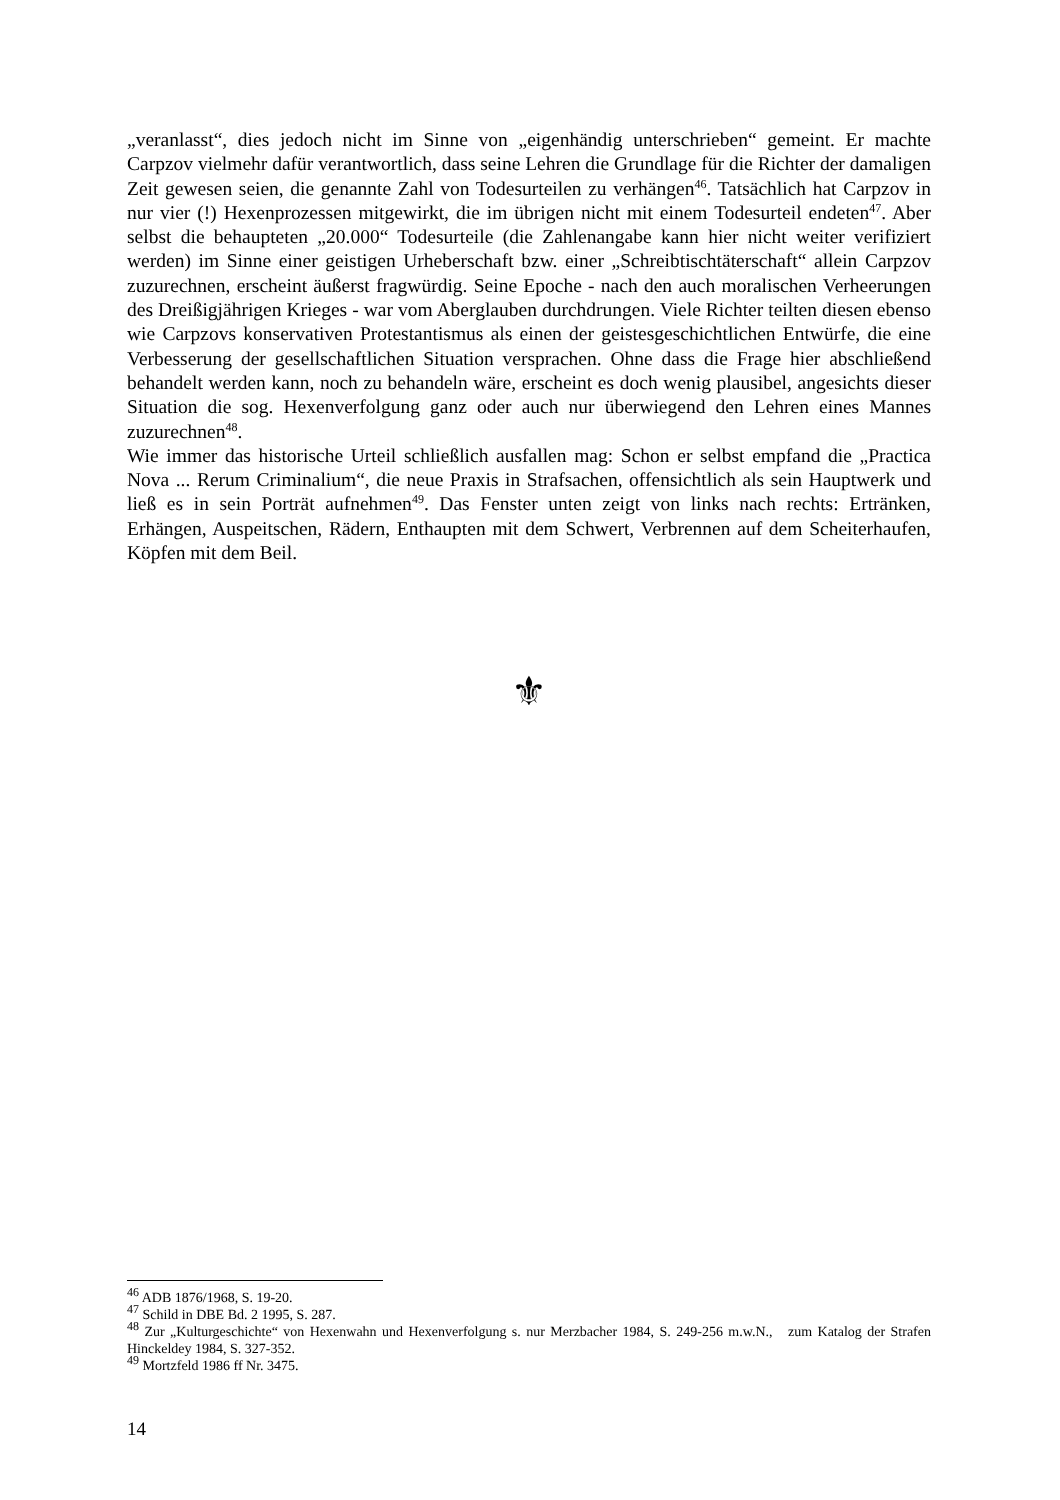„veranlasst“, dies jedoch nicht im Sinne von „eigenhändig unterschrieben“ gemeint. Er machte Carpzov vielmehr dafür verantwortlich, dass seine Lehren die Grundlage für die Richter der damaligen Zeit gewesen seien, die genannte Zahl von Todesurteilen zu verhängen<sup>46</sup>. Tatsächlich hat Carpzov in nur vier (!) Hexenprozessen mitgewirkt, die im übrigen nicht mit einem Todesurteil endeten<sup>47</sup>. Aber selbst die behaupteten „20.000“ Todesurteile (die Zahlenangabe kann hier nicht weiter verifiziert werden) im Sinne einer geistigen Urheberschaft bzw. einer „Schreibtischtäterschaft“ allein Carpzov zuzurechnen, erscheint äußerst fragwürdig. Seine Epoche - nach den auch moralischen Verheerungen des Dreißigjährigen Krieges - war vom Aberglauben durchdrungen. Viele Richter teilten diesen ebenso wie Carpzovs konservativen Protestantismus als einen der geistesgeschichtlichen Entwürfe, die eine Verbesserung der gesellschaftlichen Situation versprachen. Ohne dass die Frage hier abschließend behandelt werden kann, noch zu behandeln wäre, erscheint es doch wenig plausibel, angesichts dieser Situation die sog. Hexenverfolgung ganz oder auch nur überwiegend den Lehren eines Mannes zuzurechnen<sup>48</sup>.
Wie immer das historische Urteil schließlich ausfallen mag: Schon er selbst empfand die „Practica Nova ... Rerum Criminalium“, die neue Praxis in Strafsachen, offensichtlich als sein Hauptwerk und ließ es in sein Porträt aufnehmen<sup>49</sup>. Das Fenster unten zeigt von links nach rechts: Ertränken, Erhängen, Auspeitschen, Rädern, Enthaupten mit dem Schwert, Verbrennen auf dem Scheiterhaufen, Köpfen mit dem Beil.
⚜
<sup>46</sup> ADB 1876/1968, S. 19-20.
<sup>47</sup> Schild in DBE Bd. 2 1995, S. 287.
<sup>48</sup> Zur „Kulturgeschichte“ von Hexenwahn und Hexenverfolgung s. nur Merzbacher 1984, S. 249-256 m.w.N., zum Katalog der Strafen Hinckeldey 1984, S. 327-352.
<sup>49</sup> Mortzfeld 1986 ff Nr. 3475.
14